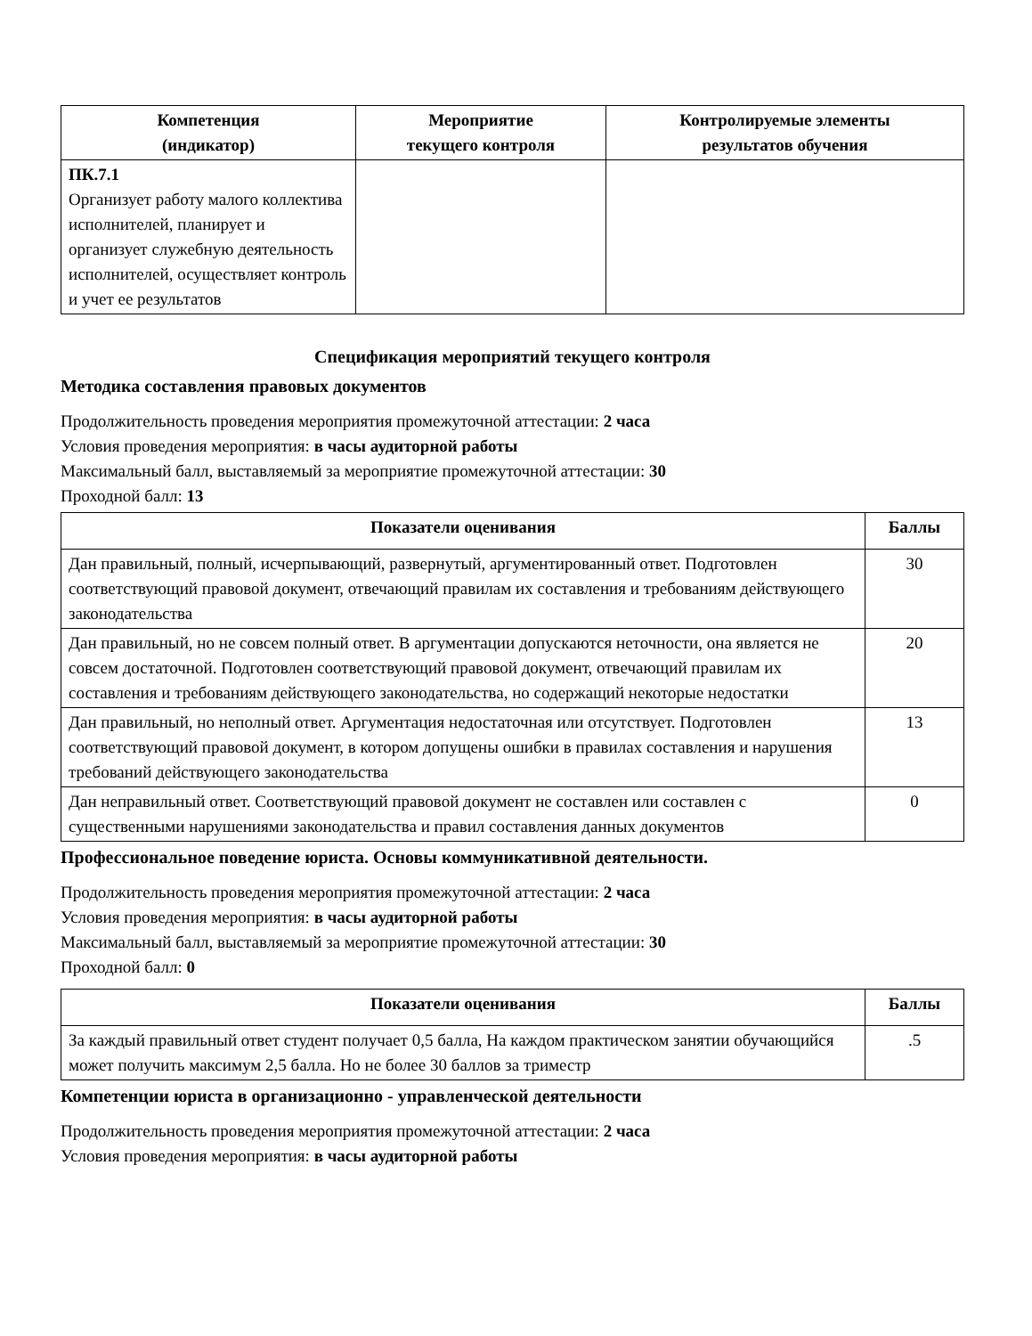| Компетенция (индикатор) | Мероприятие текущего контроля | Контролируемые элементы результатов обучения |
| --- | --- | --- |
| ПК.7.1 Организует работу малого коллектива исполнителей, планирует и организует служебную деятельность исполнителей, осуществляет контроль и учет ее результатов | | |
Спецификация мероприятий текущего контроля
Методика составления правовых документов
Продолжительность проведения мероприятия промежуточной аттестации: 2 часа
Условия проведения мероприятия: в часы аудиторной работы
Максимальный балл, выставляемый за мероприятие промежуточной аттестации: 30
Проходной балл: 13
| Показатели оценивания | Баллы |
| --- | --- |
| Дан правильный, полный, исчерпывающий, развернутый, аргументированный ответ. Подготовлен соответствующий правовой документ, отвечающий правилам их составления и требованиям действующего законодательства | 30 |
| Дан правильный, но не совсем полный ответ. В аргументации допускаются неточности, она является не совсем достаточной. Подготовлен соответствующий правовой документ, отвечающий правилам их составления и требованиям действующего законодательства, но содержащий некоторые недостатки | 20 |
| Дан правильный, но неполный ответ. Аргументация недостаточная или отсутствует. Подготовлен соответствующий правовой документ, в котором допущены ошибки в правилах составления и нарушения требований действующего законодательства | 13 |
| Дан неправильный ответ. Соответствующий правовой документ не составлен или составлен с существенными нарушениями законодательства и правил составления данных документов | 0 |
Профессиональное поведение юриста. Основы коммуникативной деятельности.
Продолжительность проведения мероприятия промежуточной аттестации: 2 часа
Условия проведения мероприятия: в часы аудиторной работы
Максимальный балл, выставляемый за мероприятие промежуточной аттестации: 30
Проходной балл: 0
| Показатели оценивания | Баллы |
| --- | --- |
| За каждый правильный ответ студент получает 0,5 балла, На каждом практическом занятии обучающийся может получить максимум 2,5 балла. Но не более 30 баллов за триместр | .5 |
Компетенции юриста в организационно - управленческой деятельности
Продолжительность проведения мероприятия промежуточной аттестации: 2 часа
Условия проведения мероприятия: в часы аудиторной работы